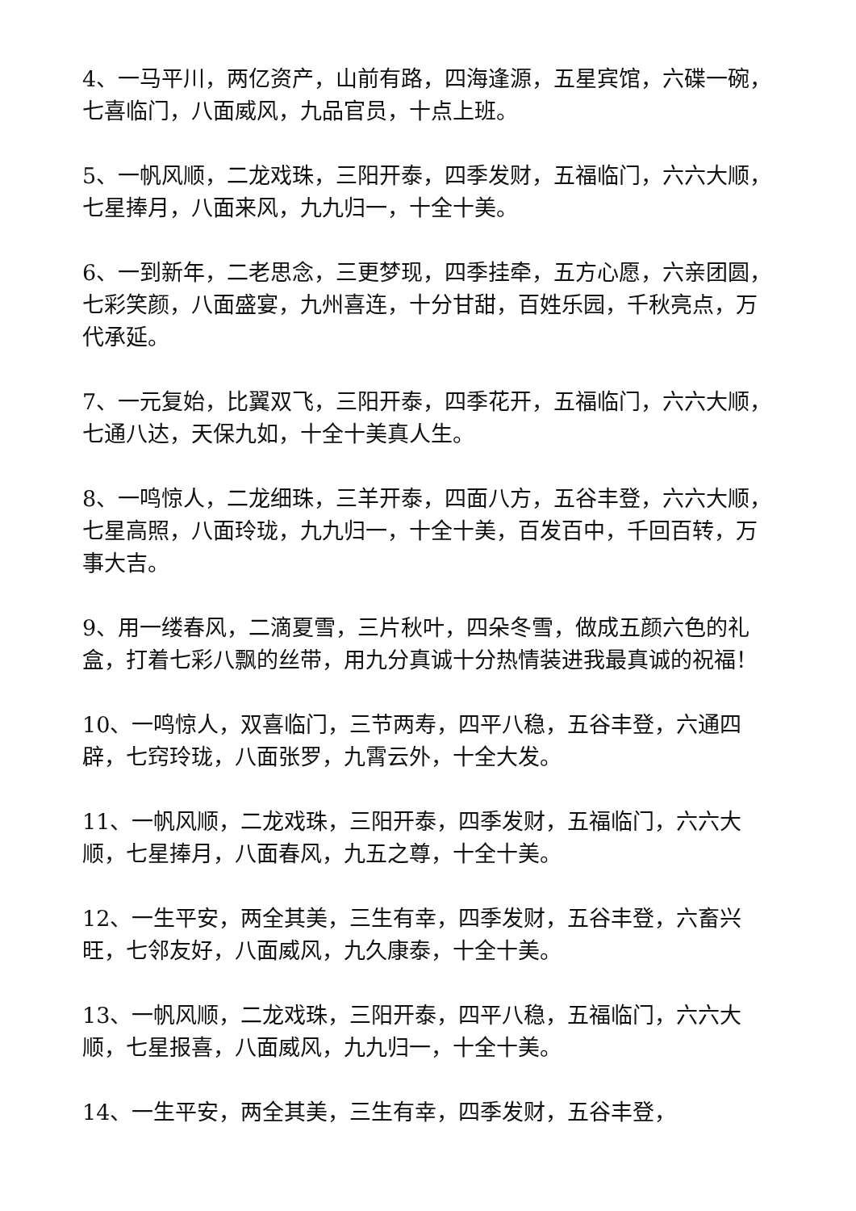4、一马平川，两亿资产，山前有路，四海逢源，五星宾馆，六碟一碗，七喜临门，八面威风，九品官员，十点上班。
5、一帆风顺，二龙戏珠，三阳开泰，四季发财，五福临门，六六大顺，七星捧月，八面来风，九九归一，十全十美。
6、一到新年，二老思念，三更梦现，四季挂牵，五方心愿，六亲团圆，七彩笑颜，八面盛宴，九州喜连，十分甘甜，百姓乐园，千秋亮点，万代承延。
7、一元复始，比翼双飞，三阳开泰，四季花开，五福临门，六六大顺，七通八达，天保九如，十全十美真人生。
8、一鸣惊人，二龙细珠，三羊开泰，四面八方，五谷丰登，六六大顺，七星高照，八面玲珑，九九归一，十全十美，百发百中，千回百转，万事大吉。
9、用一缕春风，二滴夏雪，三片秋叶，四朵冬雪，做成五颜六色的礼盒，打着七彩八飘的丝带，用九分真诚十分热情装进我最真诚的祝福！
10、一鸣惊人，双喜临门，三节两寿，四平八稳，五谷丰登，六通四辟，七窍玲珑，八面张罗，九霄云外，十全大发。
11、一帆风顺，二龙戏珠，三阳开泰，四季发财，五福临门，六六大顺，七星捧月，八面春风，九五之尊，十全十美。
12、一生平安，两全其美，三生有幸，四季发财，五谷丰登，六畜兴旺，七邻友好，八面威风，九久康泰，十全十美。
13、一帆风顺，二龙戏珠，三阳开泰，四平八稳，五福临门，六六大顺，七星报喜，八面威风，九九归一，十全十美。
14、一生平安，两全其美，三生有幸，四季发财，五谷丰登，